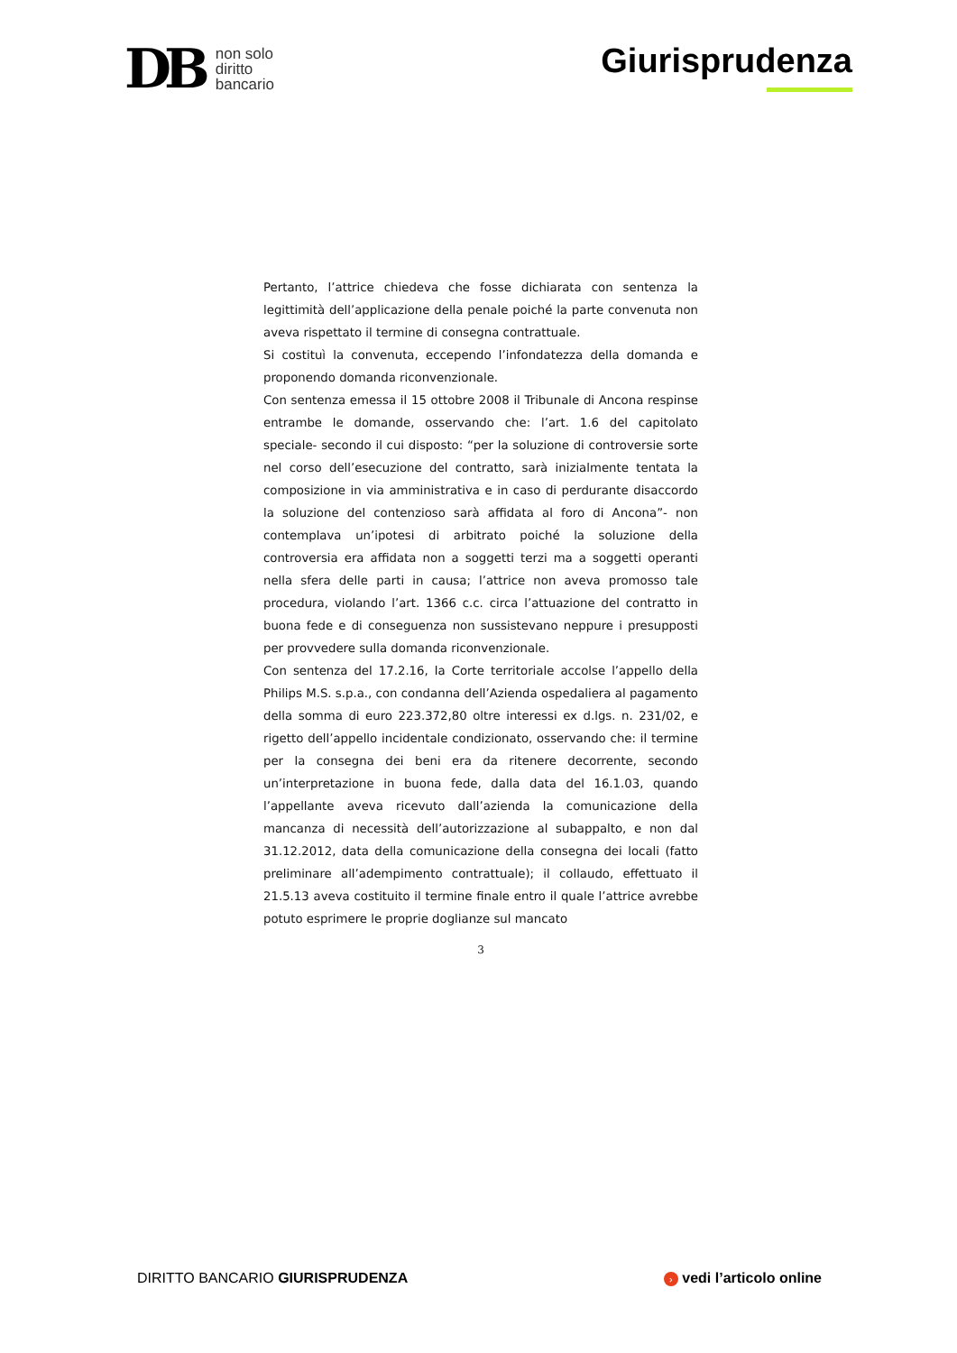DB
non solo
diritto
bancario
Giurisprudenza
Pertanto, l’attrice chiedeva che fosse dichiarata con sentenza la legittimità dell’applicazione della penale poiché la parte convenuta non aveva rispettato il termine di consegna contrattuale.
Si costituì la convenuta, eccependo l’infondatezza della domanda e proponendo domanda riconvenzionale.
Con sentenza emessa il 15 ottobre 2008 il Tribunale di Ancona respinse entrambe le domande, osservando che: l’art. 1.6 del capitolato speciale- secondo il cui disposto: “per la soluzione di controversie sorte nel corso dell’esecuzione del contratto, sarà inizialmente tentata la composizione in via amministrativa e in caso di perdurante disaccordo la soluzione del contenzioso sarà affidata al foro di Ancona”- non contemplava un’ipotesi di arbitrato poiché la soluzione della controversia era affidata non a soggetti terzi ma a soggetti operanti nella sfera delle parti in causa; l’attrice non aveva promosso tale procedura, violando l’art. 1366 c.c. circa l’attuazione del contratto in buona fede e di conseguenza non sussistevano neppure i presupposti per provvedere sulla domanda riconvenzionale.
Con sentenza del 17.2.16, la Corte territoriale accolse l’appello della Philips M.S. s.p.a., con condanna dell’Azienda ospedaliera al pagamento della somma di euro 223.372,80 oltre interessi ex d.lgs. n. 231/02, e rigetto dell’appello incidentale condizionato, osservando che: il termine per la consegna dei beni era da ritenere decorrente, secondo un’interpretazione in buona fede, dalla data del 16.1.03, quando l’appellante aveva ricevuto dall’azienda la comunicazione della mancanza di necessità dell’autorizzazione al subappalto, e non dal 31.12.2012, data della comunicazione della consegna dei locali (fatto preliminare all’adempimento contrattuale); il collaudo, effettuato il 21.5.13 aveva costituito il termine finale entro il quale l’attrice avrebbe potuto esprimere le proprie doglianze sul mancato
3
DIRITTO BANCARIO GIURISPRUDENZA
› vedi l’articolo online